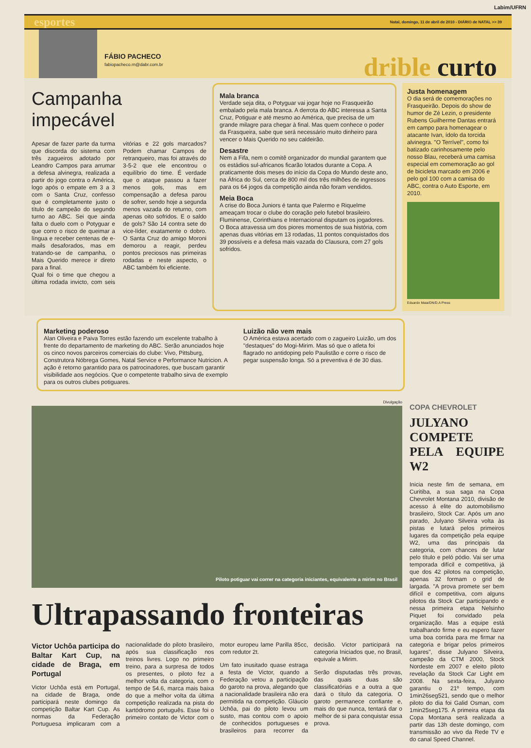Labim/UFRN
esportes Natal, domingo, 11 de abril de 2010 - DIÁRIO de NATAL >> 39
FÁBIO PACHECO
fabiopacheco.rn@dabr.com.br
drible curto
Campanha impecável
Apesar de fazer parte da turma que discorda do sistema com três zagueiros adotado por Leandro Campos para arrumar a defesa alvinegra, realizada a partir do jogo contra o América, logo após o empate em 3 a 3 com o Santa Cruz, confesso que é completamente justo o título de campeão do segundo turno ao ABC. Sei que ainda falta o duelo com o Potyguar e que corro o risco de queimar a língua e receber centenas de e-mails desaforados, mas em tratando-se de campanha, o Mais Querido merece ir direto para a final.
Qual foi o time que chegou a última rodada invicto, com seis vitórias e 22 gols marcados? Podem chamar Campos de retranqueiro, mas foi através do 3-5-2 que ele encontrou o equilíbrio do time. É verdade que o ataque passou a fazer menos gols, mas em compensação a defesa parou de sofrer, sendo hoje a segunda menos vazada do returno, com apenas oito sofridos. E o saldo de gols? São 14 contra sete do vice-líder, exatamente o dobro. O Santa Cruz do amigo Moroni demorou a reagir, perdeu pontos preciosos nas primeiras rodadas e neste aspecto, o ABC também foi eficiente.
Mala branca
Verdade seja dita, o Potyguar vai jogar hoje no Frasqueirão embalado pela mala branca. A derrota do ABC interessa a Santa Cruz, Potiguar e até mesmo ao América, que precisa de um grande milagre para chegar à final. Mas quem conhece o poder da Frasqueira, sabe que será necessário muito dinheiro para vencer o Mais Querido no seu caldeirão.
Desastre
Nem a Fifa, nem o comitê organizador do mundial garantem que os estádios sul-africanos ficarão lotados durante a Copa. A praticamente dois meses do início da Copa do Mundo deste ano, na África do Sul, cerca de 800 mil dos três milhões de ingressos para os 64 jogos da competição ainda não foram vendidos.
Meia Boca
A crise do Boca Juniors é tanta que Palermo e Riquelme ameaçam trocar o clube do coração pelo futebol brasileiro. Fluminense, Corinthians e Internacional disputam os jogadores. O Boca atravessa um dos piores momentos de sua história, com apenas duas vitórias em 13 rodadas, 11 pontos conquistados dos 39 possíveis e a defesa mais vazada do Clausura, com 27 gols sofridos.
Justa homenagem
O dia será de comemorações no Frasqueirão. Depois do show de humor de Zé Lezin, o presidente Rubens Guilherme Dantas entrará em campo para homenagear o atacante Ivan, ídolo da torcida alvinegra. "O Terrível", como foi batizado carinhosamente pelo nosso Blau, receberá uma camisa especial em comemoração ao gol de bicicleta marcado em 2006 e pelo gol 100 com a camisa do ABC, contra o Auto Esporte, em 2010.
Eduardo Maia/DN/D.A Press
Marketing poderoso
Alan Oliveira e Paiva Torres estão fazendo um excelente trabalho à frente do departamento de marketing do ABC. Serão anunciados hoje os cinco novos parceiros comerciais do clube: Vivo, Pittsburg, Construtora Nóbrega Gomes, Natal Service e Performance Nutricion. A ação é retorno garantido para os patrocinadores, que buscam garantir visibilidade aos negócios. Que o competente trabalho sirva de exemplo para os outros clubes potiguares.
Luizão não vem mais
O América estava acertado com o zagueiro Luizão, um dos "destaques" do Mogi-Mirim. Mas só que o atleta foi flagrado no antidoping pelo Paulistão e corre o risco de pegar suspensão longa. Só a preventiva é de 30 dias.
Divulgação
Piloto potiguar vai correr na categoria iniciantes, equivalente a mirim no Brasil
Ultrapassando fronteiras
Victor Uchôa participa do Baltar Kart Cup, na cidade de Braga, em Portugal
Victor Uchôa está em Portugal, na cidade de Braga, onde participará neste domingo da competição Baltar Kart Cup. As normas da Federação Portuguesa implicaram com a nacionalidade do piloto brasileiro, após sua classificação nos treinos livres. Logo no primeiro treino, para a surpresa de todos os presentes, o piloto fez a melhor volta da categoria, com o tempo de 54.6, marca mais baixa do que a melhor volta da última competição realizada na pista do kartódromo português. Esse foi o primeiro contato de Victor com o motor europeu lame Parilla 85cc, com redutor 2t.
Um fato inusitado quase estraga a festa de Victor, quando a Federação vetou a participação do garoto na prova, alegando que a nacionalidade brasileira não era permitida na competição. Gláucio Uchôa, pai do piloto levou um susto, mas contou com o apoio de conhecidos portugueses e brasileiros para recorrer da decisão. Victor participará na categoria Iniciados que, no Brasil, equivale a Mirim.
Serão disputadas três provas, das quais duas são classificatórias e a outra a que dará o título da categoria. O garoto permanece confiante e, mais do que nunca, tentará dar o melhor de si para conquistar essa prova.
COPA CHEVROLET
JULYANO COMPETE PELA EQUIPE W2
Inicia neste fim de semana, em Curitiba, a sua saga na Copa Chevrolet Montana 2010, divisão de acesso á elite do automobilismo brasileiro, Stock Car. Após um ano parado, Julyano Silveira volta às pistas e lutará pelos primeiros lugares da competição pela equipe W2, uma das principais da categoria, com chances de lutar pelo título e peló pódio. Vai ser uma temporada difícil e competitiva, já que dos 42 pilotos na competição, apenas 32 formam o grid de largada. "A prova promete ser bem difícil e competitiva, com alguns pilotos da Stock Car participando e nessa primeira etapa Nelsinho Piquet foi convidado pela organização. Mas a equipe está trabalhando firme e eu espero fazer uma boa corrida para me firmar na categoria e brigar pelos primeiros lugares", disse Julyano Silveira, campeão da CTM 2000, Stock Nordeste em 2007 e eleito piloto revelação da Stock Car Light em 2008. Na sexta-feira, Julyano garantiu o 21º tempo, com 1min26seg521, sendo que o melhor piloto do dia foi Galid Osman, com 1min25seg175. A primeira etapa da Copa Montana será realizada a partir das 13h deste domingo, com transmissão ao vivo da Rede TV e do canal Speed Channel.